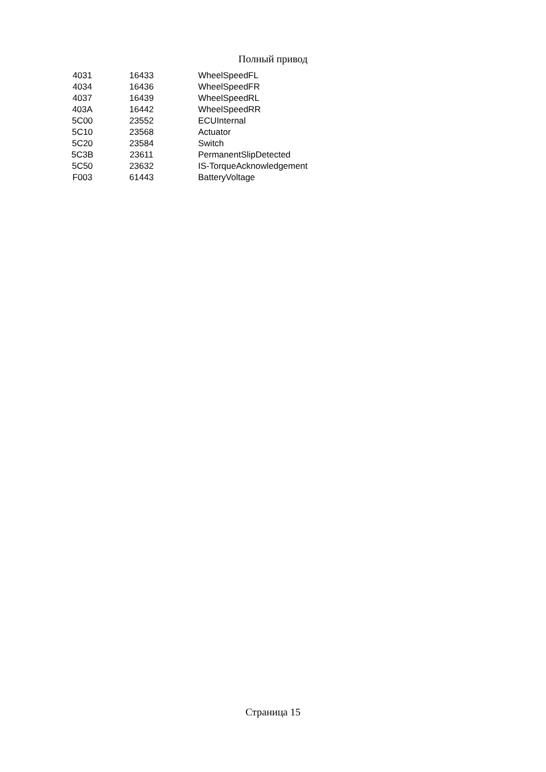Полный привод
| 4031 | 16433 | WheelSpeedFL |
| 4034 | 16436 | WheelSpeedFR |
| 4037 | 16439 | WheelSpeedRL |
| 403A | 16442 | WheelSpeedRR |
| 5C00 | 23552 | ECUInternal |
| 5C10 | 23568 | Actuator |
| 5C20 | 23584 | Switch |
| 5C3B | 23611 | PermanentSlipDetected |
| 5C50 | 23632 | IS-TorqueAcknowledgement |
| F003 | 61443 | BatteryVoltage |
Страница 15